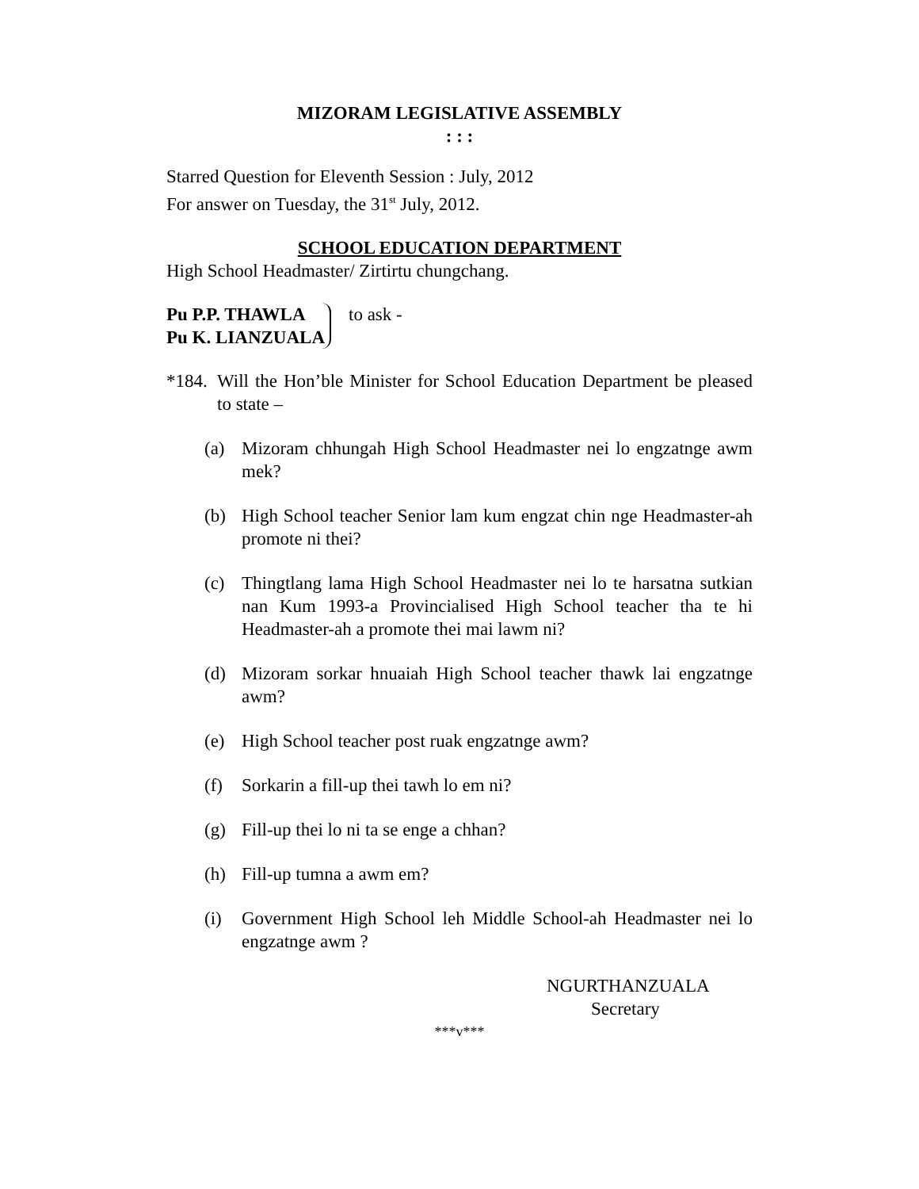MIZORAM LEGISLATIVE ASSEMBLY
: : :
Starred Question for Eleventh Session : July, 2012
For answer on Tuesday, the 31<sup>st</sup> July, 2012.
SCHOOL EDUCATION DEPARTMENT
High School Headmaster/ Zirtirtu chungchang.
Pu P.P. THAWLA
Pu K. LIANZUALA
to ask -
*184. Will the Hon’ble Minister for School Education Department be pleased to state –
(a) Mizoram chhungah High School Headmaster nei lo engzatnge awm mek?
(b) High School teacher Senior lam kum engzat chin nge Headmaster-ah promote ni thei?
(c) Thingtlang lama High School Headmaster nei lo te harsatna sutkian nan Kum 1993-a Provincialised High School teacher tha te hi Headmaster-ah a promote thei mai lawm ni?
(d) Mizoram sorkar hnuaiah High School teacher thawk lai engzatnge awm?
(e) High School teacher post ruak engzatnge awm?
(f) Sorkarin a fill-up thei tawh lo em ni?
(g) Fill-up thei lo ni ta se enge a chhan?
(h) Fill-up tumna a awm em?
(i) Government High School leh Middle School-ah Headmaster nei lo engzatnge awm ?
NGURTHANZUALA
Secretary
***v***